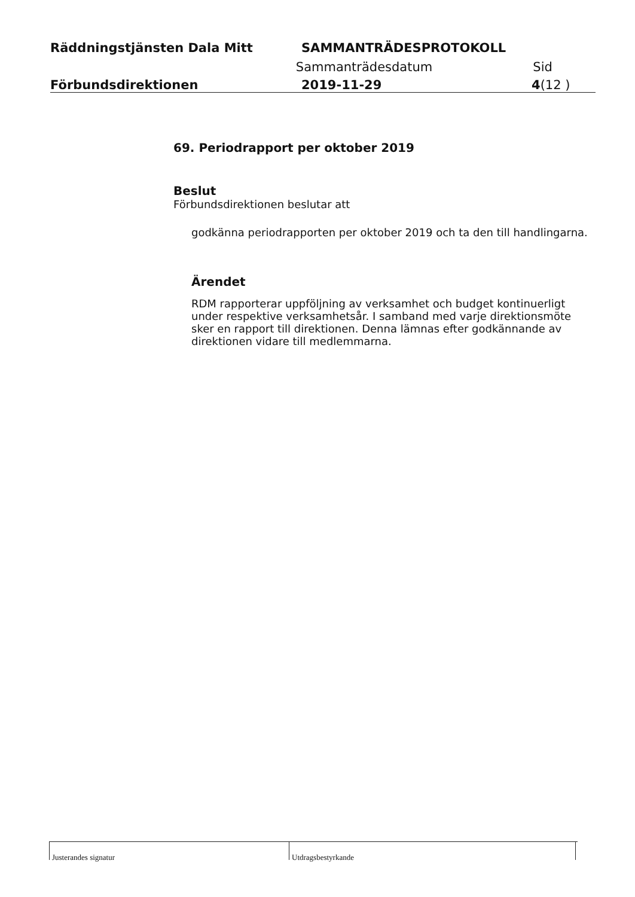Räddningstjänsten Dala Mitt SAMMANTRÄDESPROTOKOLL
Sammanträdesdatum Sid
Förbundsdirektionen 2019-11-29 4(12 )
69. Periodrapport per oktober 2019
Beslut
Förbundsdirektionen beslutar att
godkänna periodrapporten per oktober 2019 och ta den till handlingarna.
Ärendet
RDM rapporterar uppföljning av verksamhet och budget kontinuerligt under respektive verksamhetsår. I samband med varje direktionsmöte sker en rapport till direktionen. Denna lämnas efter godkännande av direktionen vidare till medlemmarna.
Justerandes signatur Utdragsbestyrkande